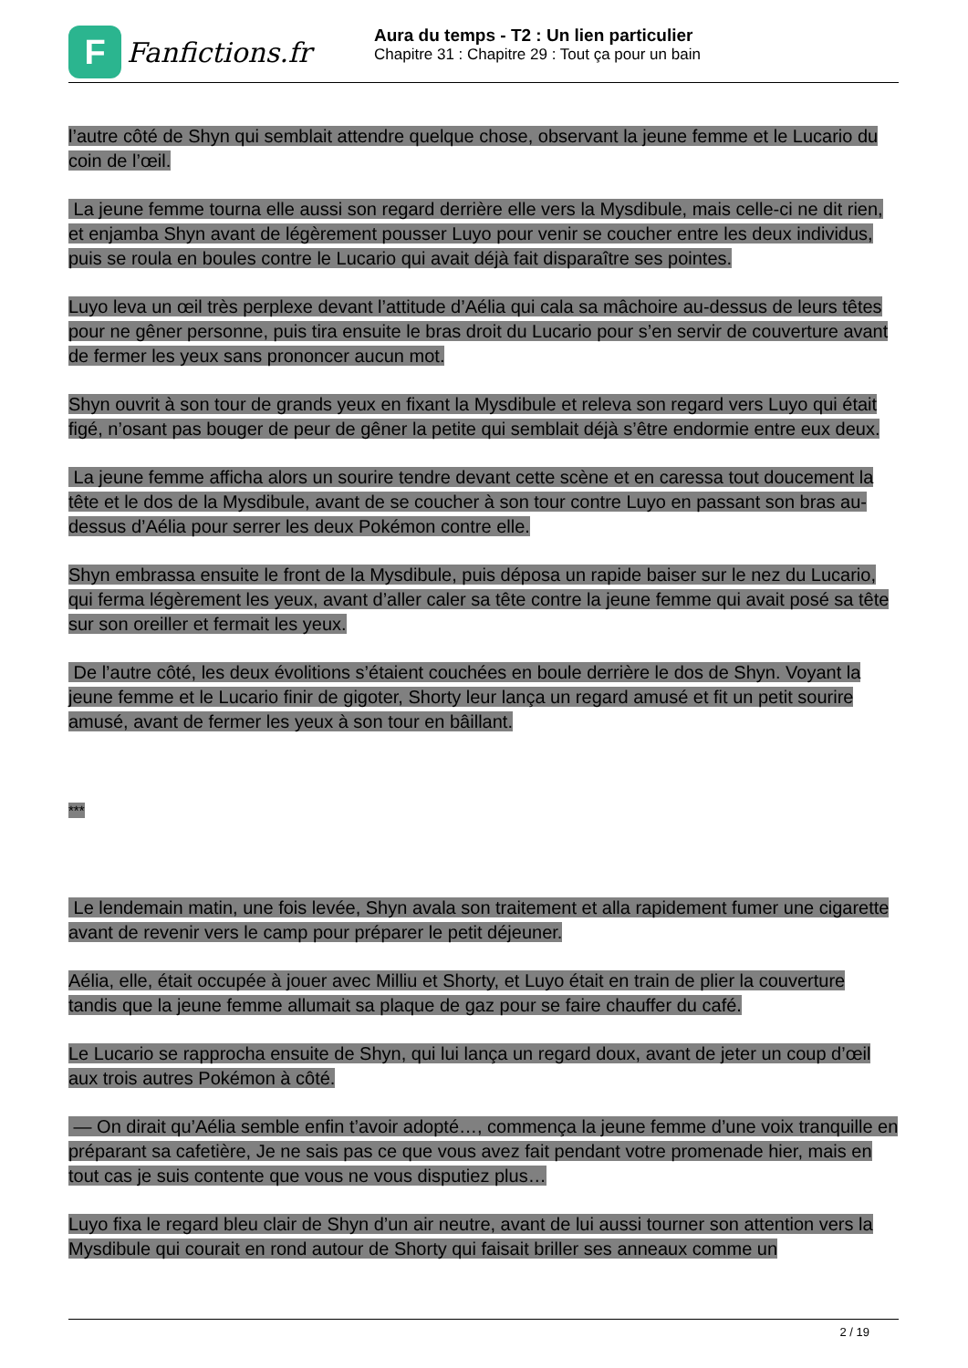F
Fanfictions.fr
Aura du temps - T2 : Un lien particulier
Chapitre 31 : Chapitre 29 : Tout ça pour un bain
l’autre côté de Shyn qui semblait attendre quelque chose, observant la jeune femme et le Lucario du coin de l’œil.
La jeune femme tourna elle aussi son regard derrière elle vers la Mysdibule, mais celle-ci ne dit rien, et enjamba Shyn avant de légèrement pousser Luyo pour venir se coucher entre les deux individus, puis se roula en boules contre le Lucario qui avait déjà fait disparaître ses pointes.
Luyo leva un œil très perplexe devant l’attitude d’Aélia qui cala sa mâchoire au-dessus de leurs têtes pour ne gêner personne, puis tira ensuite le bras droit du Lucario pour s’en servir de couverture avant de fermer les yeux sans prononcer aucun mot.
Shyn ouvrit à son tour de grands yeux en fixant la Mysdibule et releva son regard vers Luyo qui était figé, n’osant pas bouger de peur de gêner la petite qui semblait déjà s’être endormie entre eux deux.
La jeune femme afficha alors un sourire tendre devant cette scène et en caressa tout doucement la tête et le dos de la Mysdibule, avant de se coucher à son tour contre Luyo en passant son bras au-dessus d’Aélia pour serrer les deux Pokémon contre elle.
Shyn embrassa ensuite le front de la Mysdibule, puis déposa un rapide baiser sur le nez du Lucario, qui ferma légèrement les yeux, avant d’aller caler sa tête contre la jeune femme qui avait posé sa tête sur son oreiller et fermait les yeux.
De l’autre côté, les deux évolitions s’étaient couchées en boule derrière le dos de Shyn. Voyant la jeune femme et le Lucario finir de gigoter, Shorty leur lança un regard amusé et fit un petit sourire amusé, avant de fermer les yeux à son tour en bâillant.
***
Le lendemain matin, une fois levée, Shyn avala son traitement et alla rapidement fumer une cigarette avant de revenir vers le camp pour préparer le petit déjeuner.
Aélia, elle, était occupée à jouer avec Milliu et Shorty, et Luyo était en train de plier la couverture tandis que la jeune femme allumait sa plaque de gaz pour se faire chauffer du café.
Le Lucario se rapprocha ensuite de Shyn, qui lui lança un regard doux, avant de jeter un coup d’œil aux trois autres Pokémon à côté.
— On dirait qu’Aélia semble enfin t’avoir adopté…, commença la jeune femme d’une voix tranquille en préparant sa cafetière, Je ne sais pas ce que vous avez fait pendant votre promenade hier, mais en tout cas je suis contente que vous ne vous disputiez plus…
Luyo fixa le regard bleu clair de Shyn d’un air neutre, avant de lui aussi tourner son attention vers la Mysdibule qui courait en rond autour de Shorty qui faisait briller ses anneaux comme un
2 / 19